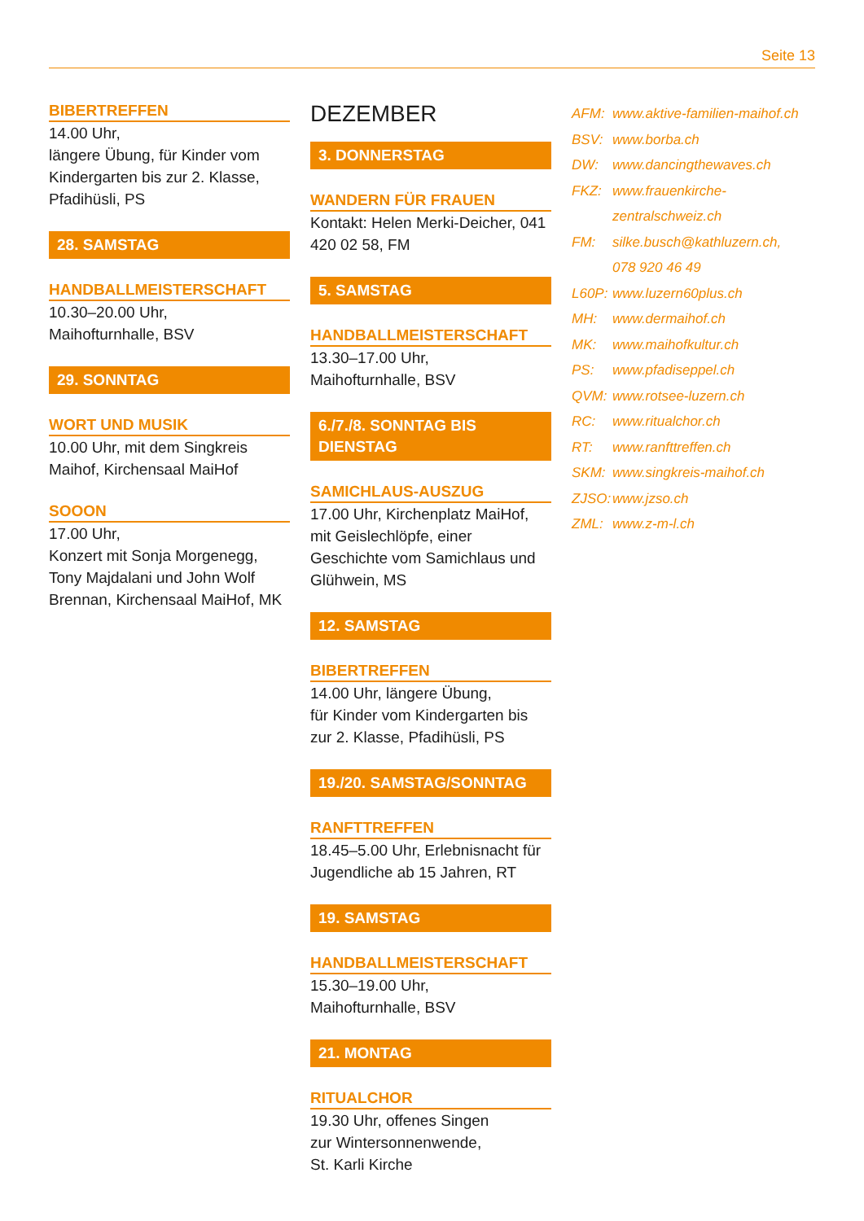Seite 13
BIBERTREFFEN
14.00 Uhr,
längere Übung, für Kinder vom Kindergarten bis zur 2. Klasse, Pfadihüsli, PS
28. SAMSTAG
HANDBALLMEISTERSCHAFT
10.30–20.00 Uhr,
Maihofturnhalle, BSV
29. SONNTAG
WORT UND MUSIK
10.00 Uhr, mit dem Singkreis Maihof, Kirchensaal MaiHof
SOOON
17.00 Uhr,
Konzert mit Sonja Morgenegg, Tony Majdalani und John Wolf Brennan, Kirchensaal MaiHof, MK
DEZEMBER
3. DONNERSTAG
WANDERN FÜR FRAUEN
Kontakt: Helen Merki-Deicher, 041 420 02 58, FM
5. SAMSTAG
HANDBALLMEISTERSCHAFT
13.30–17.00 Uhr,
Maihofturnhalle, BSV
6./7./8. SONNTAG BIS DIENSTAG
SAMICHLAUS-AUSZUG
17.00 Uhr, Kirchenplatz MaiHof, mit Geislechlöpfe, einer Geschichte vom Samichlaus und Glühwein, MS
12. SAMSTAG
BIBERTREFFEN
14.00 Uhr, längere Übung,
für Kinder vom Kindergarten bis zur 2. Klasse, Pfadihüsli, PS
19./20. SAMSTAG/SONNTAG
RANFTTREFFEN
18.45–5.00 Uhr, Erlebnisnacht für Jugendliche ab 15 Jahren, RT
19. SAMSTAG
HANDBALLMEISTERSCHAFT
15.30–19.00 Uhr,
Maihofturnhalle, BSV
21. MONTAG
RITUALCHOR
19.30 Uhr, offenes Singen
zur Wintersonnenwende,
St. Karli Kirche
AFM: www.aktive-familien-maihof.ch
BSV: www.borba.ch
DW: www.dancingthewaves.ch
FKZ: www.frauenkirche-
zentralschweiz.ch
FM: silke.busch@kathluzern.ch,
078 920 46 49
L60P: www.luzern60plus.ch
MH: www.dermaihof.ch
MK: www.maihofkultur.ch
PS: www.pfadiseppel.ch
QVM: www.rotsee-luzern.ch
RC: www.ritualchor.ch
RT: www.ranfttreffen.ch
SKM: www.singkreis-maihof.ch
ZJSO: www.jzso.ch
ZML: www.z-m-l.ch